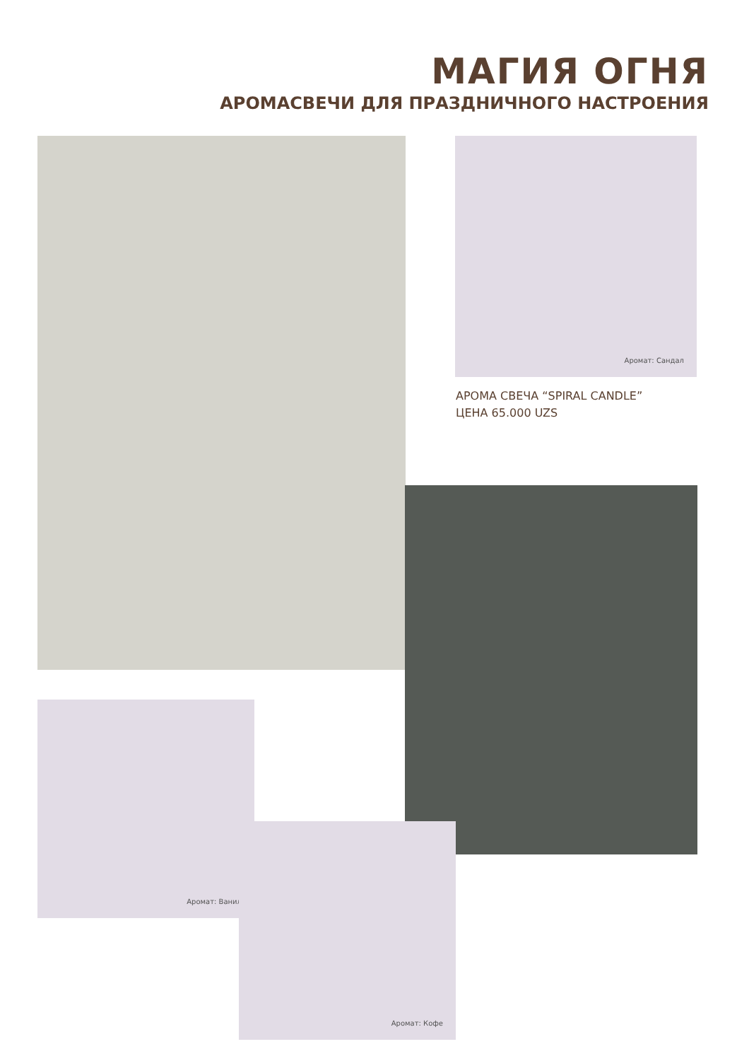МАГИЯ ОГНЯ
АРОМАСВЕЧИ ДЛЯ ПРАЗДНИЧНОГО НАСТРОЕНИЯ
Аромат: Сандал
АРОМА СВЕЧА “SPIRAL CANDLE”
ЦЕНА 65.000 UZS
Аромат: Ванил
Аромат: Кофе